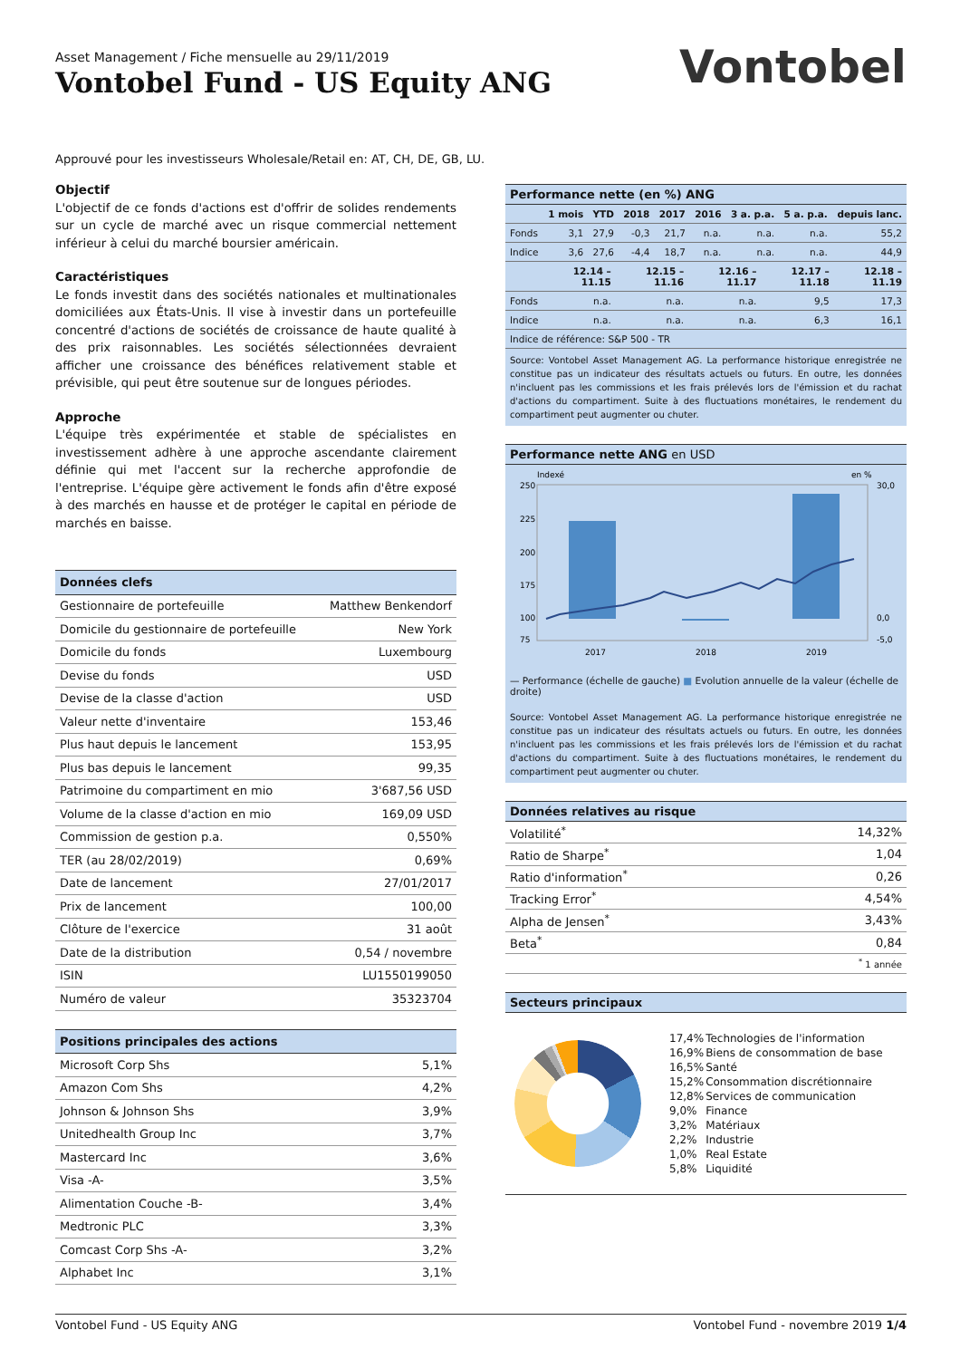Asset Management / Fiche mensuelle au 29/11/2019
Vontobel Fund - US Equity ANG
Vontobel
Approuvé pour les investisseurs Wholesale/Retail en: AT, CH, DE, GB, LU.
Objectif
L'objectif de ce fonds d'actions est d'offrir de solides rendements sur un cycle de marché avec un risque commercial nettement inférieur à celui du marché boursier américain.
Caractéristiques
Le fonds investit dans des sociétés nationales et multinationales domiciliées aux États-Unis. Il vise à investir dans un portefeuille concentré d'actions de sociétés de croissance de haute qualité à des prix raisonnables. Les sociétés sélectionnées devraient afficher une croissance des bénéfices relativement stable et prévisible, qui peut être soutenue sur de longues périodes.
Approche
L'équipe très expérimentée et stable de spécialistes en investissement adhère à une approche ascendante clairement définie qui met l'accent sur la recherche approfondie de l'entreprise. L'équipe gère activement le fonds afin d'être exposé à des marchés en hausse et de protéger le capital en période de marchés en baisse.
Données clefs
| Gestionnaire de portefeuille | Matthew Benkendorf |
| Domicile du gestionnaire de portefeuille | New York |
| Domicile du fonds | Luxembourg |
| Devise du fonds | USD |
| Devise de la classe d'action | USD |
| Valeur nette d'inventaire | 153,46 |
| Plus haut depuis le lancement | 153,95 |
| Plus bas depuis le lancement | 99,35 |
| Patrimoine du compartiment en mio | 3'687,56 USD |
| Volume de la classe d'action en mio | 169,09 USD |
| Commission de gestion p.a. | 0,550% |
| TER (au 28/02/2019) | 0,69% |
| Date de lancement | 27/01/2017 |
| Prix de lancement | 100,00 |
| Clôture de l'exercice | 31 août |
| Date de la distribution | 0,54 / novembre |
| ISIN | LU1550199050 |
| Numéro de valeur | 35323704 |
Positions principales des actions
| Microsoft Corp Shs | 5,1% |
| Amazon Com Shs | 4,2% |
| Johnson & Johnson Shs | 3,9% |
| Unitedhealth Group Inc | 3,7% |
| Mastercard Inc | 3,6% |
| Visa -A- | 3,5% |
| Alimentation Couche -B- | 3,4% |
| Medtronic PLC | 3,3% |
| Comcast Corp Shs -A- | 3,2% |
| Alphabet Inc | 3,1% |
Performance nette (en %) ANG
| | 1 mois | YTD | 2018 | 2017 | 2016 | 3 a. p.a. | 5 a. p.a. | depuis lanc. |
| Fonds | 3,1 | 27,9 | -0,3 | 21,7 | n.a. | n.a. | n.a. | 55,2 |
| Indice | 3,6 | 27,6 | -4,4 | 18,7 | n.a. | n.a. | n.a. | 44,9 |
| | 12.14 – 11.15 | 12.15 – 11.16 | 12.16 – 11.17 | 12.17 – 11.18 | 12.18 – 11.19 |
| Fonds | n.a. | n.a. | n.a. | 9,5 | 17,3 |
| Indice | n.a. | n.a. | n.a. | 6,3 | 16,1 |
| Indice de référence: S&P 500 - TR | | | | | |
Source: Vontobel Asset Management AG. La performance historique enregistrée ne constitue pas un indicateur des résultats actuels ou futurs. En outre, les données n'incluent pas les commissions et les frais prélevés lors de l'émission et du rachat d'actions du compartiment. Suite à des fluctuations monétaires, le rendement du compartiment peut augmenter ou chuter.
Performance nette ANG en USD
Indexé
en %
250
225
200
175
100
75
30,0
0,0
-5,0
2017
2018
2019
— Performance (échelle de gauche) ■ Evolution annuelle de la valeur (échelle de droite)
Source: Vontobel Asset Management AG. La performance historique enregistrée ne constitue pas un indicateur des résultats actuels ou futurs. En outre, les données n'incluent pas les commissions et les frais prélevés lors de l'émission et du rachat d'actions du compartiment. Suite à des fluctuations monétaires, le rendement du compartiment peut augmenter ou chuter.
Données relatives au risque
| Volatilité<sup>*</sup> | 14,32% |
| Ratio de Sharpe<sup>*</sup> | 1,04 |
| Ratio d'information<sup>*</sup> | 0,26 |
| Tracking Error<sup>*</sup> | 4,54% |
| Alpha de Jensen<sup>*</sup> | 3,43% |
| Beta<sup>*</sup> | 0,84 |
| | <sup>*</sup> 1 année |
Secteurs principaux
| 17,4% | Technologies de l'information |
| 16,9% | Biens de consommation de base |
| 16,5% | Santé |
| 15,2% | Consommation discrétionnaire |
| 12,8% | Services de communication |
| 9,0% | Finance |
| 3,2% | Matériaux |
| 2,2% | Industrie |
| 1,0% | Real Estate |
| 5,8% | Liquidité |
Vontobel Fund - US Equity ANG Vontobel Fund - novembre 2019 1/4